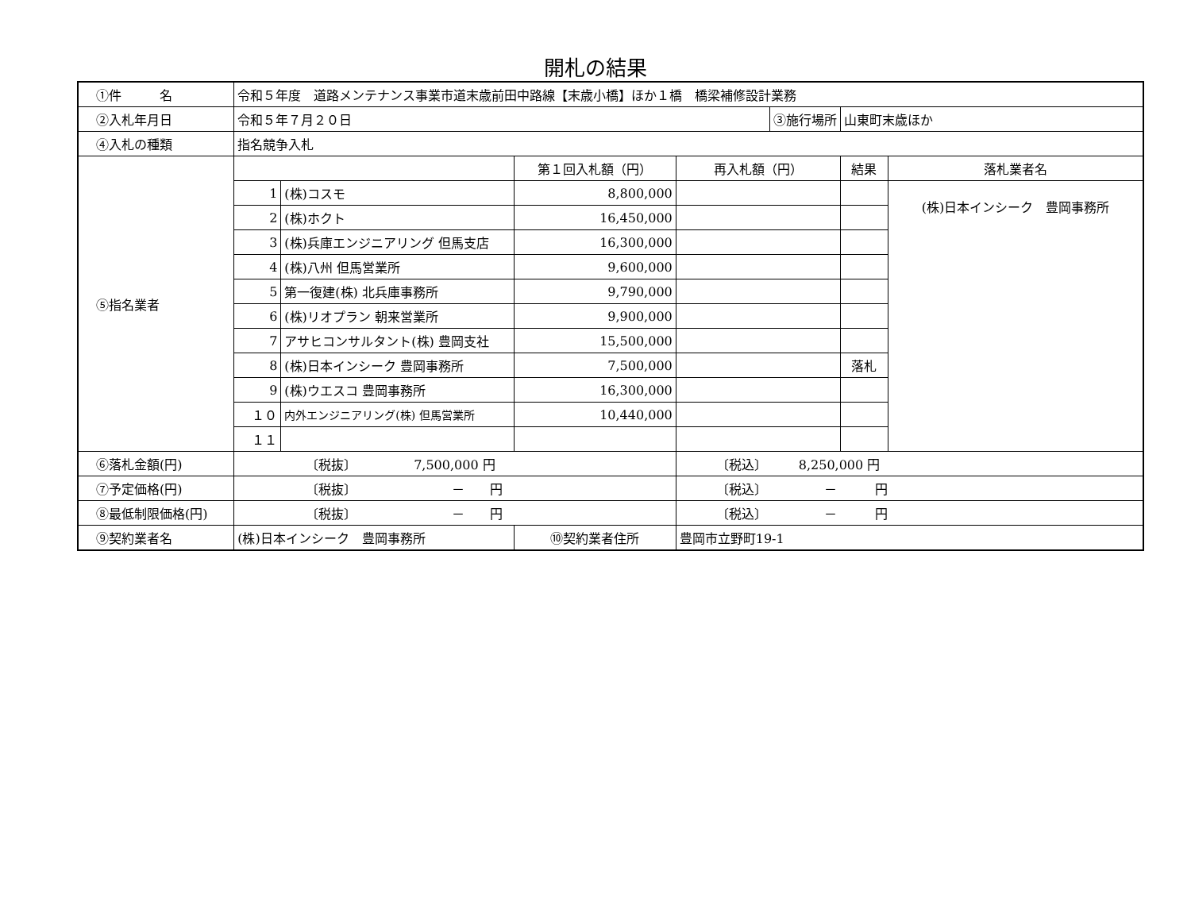開札の結果
| ①件 名 | 令和５年度 道路メンテナンス事業市道末歳前田中路線【末歳小橋】ほか１橋 橋梁補修設計業務 | | | | | | |
| ②入札年月日 | 令和５年７月２０日 | | | | ③施行場所 | 山東町末歳ほか | |
| ④入札の種類 | 指名競争入札 | | | | | | |
| ⑤指名業者 | | | 第１回入札額（円） | 再入札額（円） | | 結果 | 落札業者名 |
| | 1 | (株)コスモ | 8,800,000 | | | | (株)日本インシーク 豊岡事務所 |
| | 2 | (株)ホクト | 16,450,000 | | | | |
| | 3 | (株)兵庫エンジニアリング 但馬支店 | 16,300,000 | | | | |
| | 4 | (株)八州 但馬営業所 | 9,600,000 | | | | |
| | 5 | 第一復建(株) 北兵庫事務所 | 9,790,000 | | | | |
| | 6 | (株)リオプラン 朝来営業所 | 9,900,000 | | | | |
| | 7 | アサヒコンサルタント(株) 豊岡支社 | 15,500,000 | | | | |
| | 8 | (株)日本インシーク 豊岡事務所 | 7,500,000 | | | 落札 | |
| | 9 | (株)ウエスコ 豊岡事務所 | 16,300,000 | | | | |
| | １０ | 内外エンジニアリング(株) 但馬営業所 | 10,440,000 | | | | |
| | １１ | | | | | | |
| ⑥落札金額(円) | 〔税抜〕 7,500,000 円 | | | 〔税込〕 8,250,000 円 | | | |
| ⑦予定価格(円) | 〔税抜〕 － 円 | | | 〔税込〕 － 円 | | | |
| ⑧最低制限価格(円) | 〔税抜〕 － 円 | | | 〔税込〕 － 円 | | | |
| ⑨契約業者名 | (株)日本インシーク 豊岡事務所 | | ⑩契約業者住所 | 豊岡市立野町19-1 | | | |